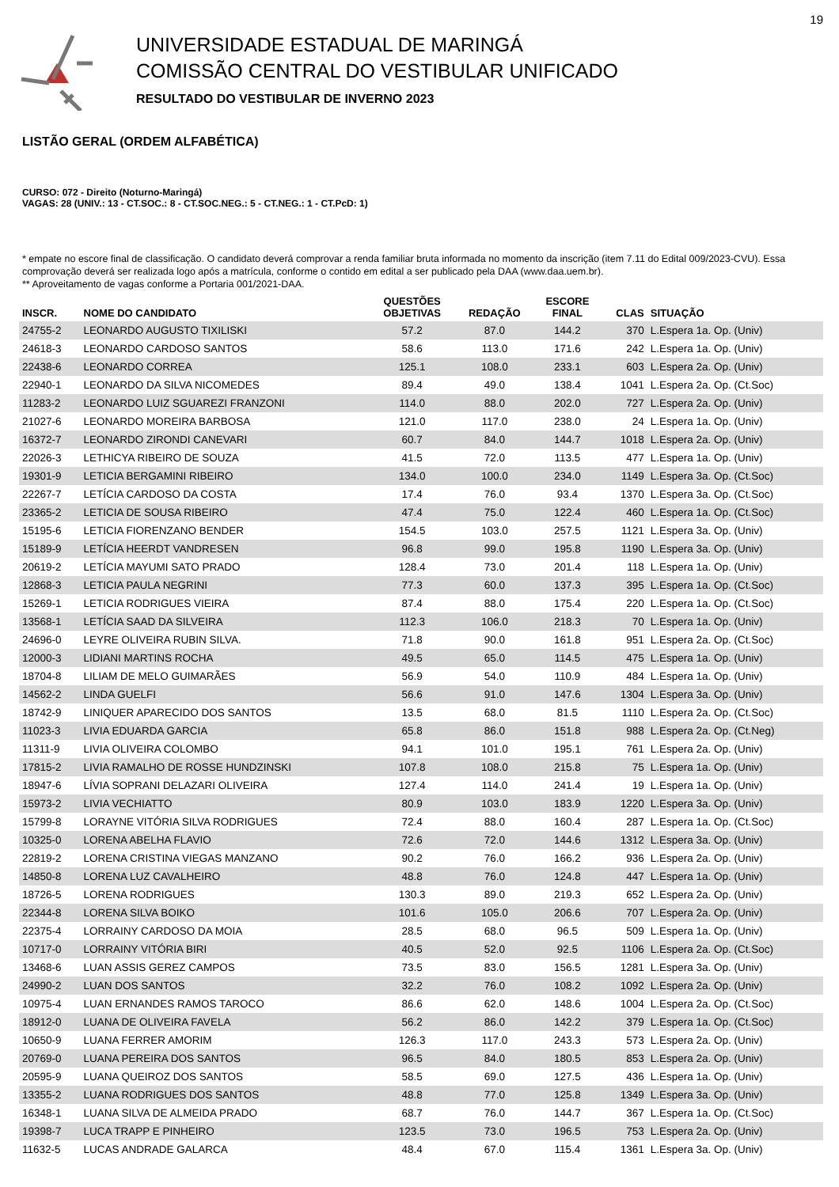19
UNIVERSIDADE ESTADUAL DE MARINGÁ
COMISSÃO CENTRAL DO VESTIBULAR UNIFICADO
RESULTADO DO VESTIBULAR DE INVERNO 2023
LISTÃO GERAL (ORDEM ALFABÉTICA)
CURSO: 072 - Direito (Noturno-Maringá)
VAGAS: 28 (UNIV.: 13 - CT.SOC.: 8 - CT.SOC.NEG.: 5 - CT.NEG.: 1 - CT.PcD: 1)
* empate no escore final de classificação. O candidato deverá comprovar a renda familiar bruta informada no momento da inscrição (item 7.11 do Edital 009/2023-CVU). Essa comprovação deverá ser realizada logo após a matrícula, conforme o contido em edital a ser publicado pela DAA (www.daa.uem.br).
** Aproveitamento de vagas conforme a Portaria 001/2021-DAA.
| INSCR. | NOME DO CANDIDATO | QUESTÕES OBJETIVAS | REDAÇÃO | ESCORE FINAL | CLAS | SITUAÇÃO |
| --- | --- | --- | --- | --- | --- | --- |
| 24755-2 | LEONARDO AUGUSTO TIXILISKI | 57.2 | 87.0 | 144.2 | 370 | L.Espera 1a. Op. (Univ) |
| 24618-3 | LEONARDO CARDOSO SANTOS | 58.6 | 113.0 | 171.6 | 242 | L.Espera 1a. Op. (Univ) |
| 22438-6 | LEONARDO CORREA | 125.1 | 108.0 | 233.1 | 603 | L.Espera 2a. Op. (Univ) |
| 22940-1 | LEONARDO DA SILVA NICOMEDES | 89.4 | 49.0 | 138.4 | 1041 | L.Espera 2a. Op. (Ct.Soc) |
| 11283-2 | LEONARDO LUIZ SGUAREZI FRANZONI | 114.0 | 88.0 | 202.0 | 727 | L.Espera 2a. Op. (Univ) |
| 21027-6 | LEONARDO MOREIRA BARBOSA | 121.0 | 117.0 | 238.0 | 24 | L.Espera 1a. Op. (Univ) |
| 16372-7 | LEONARDO ZIRONDI CANEVARI | 60.7 | 84.0 | 144.7 | 1018 | L.Espera 2a. Op. (Univ) |
| 22026-3 | LETHICYA RIBEIRO DE SOUZA | 41.5 | 72.0 | 113.5 | 477 | L.Espera 1a. Op. (Univ) |
| 19301-9 | LETICIA BERGAMINI RIBEIRO | 134.0 | 100.0 | 234.0 | 1149 | L.Espera 3a. Op. (Ct.Soc) |
| 22267-7 | LETÍCIA CARDOSO DA COSTA | 17.4 | 76.0 | 93.4 | 1370 | L.Espera 3a. Op. (Ct.Soc) |
| 23365-2 | LETICIA DE SOUSA RIBEIRO | 47.4 | 75.0 | 122.4 | 460 | L.Espera 1a. Op. (Ct.Soc) |
| 15195-6 | LETICIA FIORENZANO BENDER | 154.5 | 103.0 | 257.5 | 1121 | L.Espera 3a. Op. (Univ) |
| 15189-9 | LETÍCIA HEERDT VANDRESEN | 96.8 | 99.0 | 195.8 | 1190 | L.Espera 3a. Op. (Univ) |
| 20619-2 | LETÍCIA MAYUMI SATO PRADO | 128.4 | 73.0 | 201.4 | 118 | L.Espera 1a. Op. (Univ) |
| 12868-3 | LETICIA PAULA NEGRINI | 77.3 | 60.0 | 137.3 | 395 | L.Espera 1a. Op. (Ct.Soc) |
| 15269-1 | LETICIA RODRIGUES VIEIRA | 87.4 | 88.0 | 175.4 | 220 | L.Espera 1a. Op. (Ct.Soc) |
| 13568-1 | LETÍCIA SAAD DA SILVEIRA | 112.3 | 106.0 | 218.3 | 70 | L.Espera 1a. Op. (Univ) |
| 24696-0 | LEYRE OLIVEIRA RUBIN SILVA. | 71.8 | 90.0 | 161.8 | 951 | L.Espera 2a. Op. (Ct.Soc) |
| 12000-3 | LIDIANI MARTINS ROCHA | 49.5 | 65.0 | 114.5 | 475 | L.Espera 1a. Op. (Univ) |
| 18704-8 | LILIAM DE MELO GUIMARÃES | 56.9 | 54.0 | 110.9 | 484 | L.Espera 1a. Op. (Univ) |
| 14562-2 | LINDA GUELFI | 56.6 | 91.0 | 147.6 | 1304 | L.Espera 3a. Op. (Univ) |
| 18742-9 | LINIQUER APARECIDO DOS SANTOS | 13.5 | 68.0 | 81.5 | 1110 | L.Espera 2a. Op. (Ct.Soc) |
| 11023-3 | LIVIA EDUARDA GARCIA | 65.8 | 86.0 | 151.8 | 988 | L.Espera 2a. Op. (Ct.Neg) |
| 11311-9 | LIVIA OLIVEIRA COLOMBO | 94.1 | 101.0 | 195.1 | 761 | L.Espera 2a. Op. (Univ) |
| 17815-2 | LIVIA RAMALHO DE ROSSE HUNDZINSKI | 107.8 | 108.0 | 215.8 | 75 | L.Espera 1a. Op. (Univ) |
| 18947-6 | LÍVIA SOPRANI DELAZARI OLIVEIRA | 127.4 | 114.0 | 241.4 | 19 | L.Espera 1a. Op. (Univ) |
| 15973-2 | LIVIA VECHIATTO | 80.9 | 103.0 | 183.9 | 1220 | L.Espera 3a. Op. (Univ) |
| 15799-8 | LORAYNE VITÓRIA SILVA RODRIGUES | 72.4 | 88.0 | 160.4 | 287 | L.Espera 1a. Op. (Ct.Soc) |
| 10325-0 | LORENA ABELHA FLAVIO | 72.6 | 72.0 | 144.6 | 1312 | L.Espera 3a. Op. (Univ) |
| 22819-2 | LORENA CRISTINA VIEGAS MANZANO | 90.2 | 76.0 | 166.2 | 936 | L.Espera 2a. Op. (Univ) |
| 14850-8 | LORENA LUZ CAVALHEIRO | 48.8 | 76.0 | 124.8 | 447 | L.Espera 1a. Op. (Univ) |
| 18726-5 | LORENA RODRIGUES | 130.3 | 89.0 | 219.3 | 652 | L.Espera 2a. Op. (Univ) |
| 22344-8 | LORENA SILVA BOIKO | 101.6 | 105.0 | 206.6 | 707 | L.Espera 2a. Op. (Univ) |
| 22375-4 | LORRAINY CARDOSO DA MOIA | 28.5 | 68.0 | 96.5 | 509 | L.Espera 1a. Op. (Univ) |
| 10717-0 | LORRAINY VITÓRIA BIRI | 40.5 | 52.0 | 92.5 | 1106 | L.Espera 2a. Op. (Ct.Soc) |
| 13468-6 | LUAN ASSIS GEREZ CAMPOS | 73.5 | 83.0 | 156.5 | 1281 | L.Espera 3a. Op. (Univ) |
| 24990-2 | LUAN DOS SANTOS | 32.2 | 76.0 | 108.2 | 1092 | L.Espera 2a. Op. (Univ) |
| 10975-4 | LUAN ERNANDES RAMOS TAROCO | 86.6 | 62.0 | 148.6 | 1004 | L.Espera 2a. Op. (Ct.Soc) |
| 18912-0 | LUANA DE OLIVEIRA FAVELA | 56.2 | 86.0 | 142.2 | 379 | L.Espera 1a. Op. (Ct.Soc) |
| 10650-9 | LUANA FERRER AMORIM | 126.3 | 117.0 | 243.3 | 573 | L.Espera 2a. Op. (Univ) |
| 20769-0 | LUANA PEREIRA DOS SANTOS | 96.5 | 84.0 | 180.5 | 853 | L.Espera 2a. Op. (Univ) |
| 20595-9 | LUANA QUEIROZ DOS SANTOS | 58.5 | 69.0 | 127.5 | 436 | L.Espera 1a. Op. (Univ) |
| 13355-2 | LUANA RODRIGUES DOS SANTOS | 48.8 | 77.0 | 125.8 | 1349 | L.Espera 3a. Op. (Univ) |
| 16348-1 | LUANA SILVA DE ALMEIDA PRADO | 68.7 | 76.0 | 144.7 | 367 | L.Espera 1a. Op. (Ct.Soc) |
| 19398-7 | LUCA TRAPP E PINHEIRO | 123.5 | 73.0 | 196.5 | 753 | L.Espera 2a. Op. (Univ) |
| 11632-5 | LUCAS ANDRADE GALARCA | 48.4 | 67.0 | 115.4 | 1361 | L.Espera 3a. Op. (Univ) |